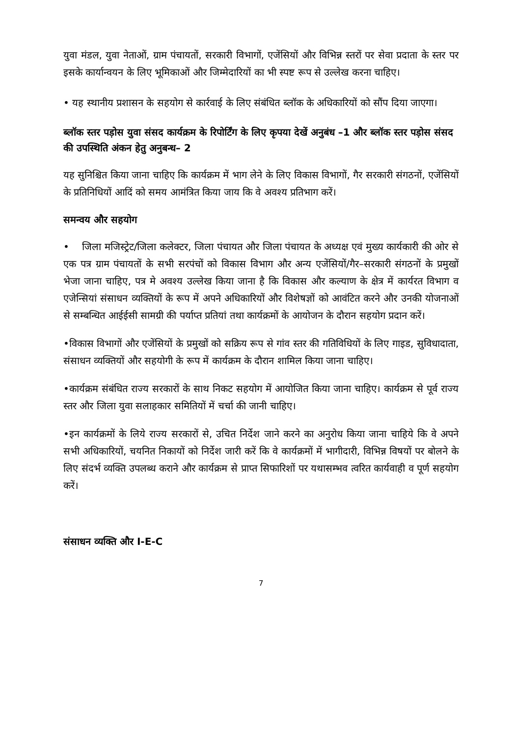युवा मंडल, युवा नेताओं, ग्राम पंचायतों, सरकारी विभागों, एजेंसियों और विभिन्न स्तरों पर सेवा प्रदाता के स्तर पर इसके कार्यान्वयन के लिए भूमिकाओं और जिम्मेदारियों का भी स्पष्ट रूप से उल्लेख करना चाहिए।
• यह स्थानीय प्रशासन के सहयोग से कार्रवाई के लिए संबंधित ब्लॉक के अधिकारियों को सौंप दिया जाएगा।
ब्लॉक स्तर पड़ोस युवा संसद कार्यक्रम के रिपोर्टिंग के लिए कृपया देखें अनुबंध –1 और ब्लॉक स्तर पड़ोस संसद की उपस्थिति अंकन हेतु अनुबन्ध– 2
यह सुनिश्चित किया जाना चाहिए कि कार्यक्रम में भाग लेने के लिए विकास विभागों, गैर सरकारी संगठनों, एजेंसियों के प्रतिनिधियों आदिं को समय आमंत्रित किया जाय कि वे अवश्य प्रतिभाग करें।
समन्वय और सहयोग
• जिला मजिस्ट्रेट/जिला कलेक्टर, जिला पंचायत और जिला पंचायत के अध्यक्ष एवं मुख्य कार्यकारी की ओर से एक पत्र ग्राम पंचायतों के सभी सरपंचों को विकास विभाग और अन्य एजेंसियों/गैर–सरकारी संगठनों के प्रमुखों भेजा जाना चाहिए, पत्र मे अवश्य उल्लेख किया जाना है कि विकास और कल्याण के क्षेत्र में कार्यरत विभाग व एजेन्सियां संसाधन व्यक्तियों के रूप में अपने अधिकारियों और विशेषज्ञों को आवंटित करने और उनकी योजनाओं से सम्बन्धित आईईसी सामग्री की पर्याप्त प्रतियां तथा कार्यक्रमों के आयोजन के दौरान सहयोग प्रदान करें।
•विकास विभागों और एजेंसियों के प्रमुखों को सक्रिय रूप से गांव स्तर की गतिविधियों के लिए गाइड, सुविधादाता, संसाधन व्यक्तियों और सहयोगी के रूप में कार्यक्रम के दौरान शामिल किया जाना चाहिए।
•कार्यक्रम संबंधित राज्य सरकारों के साथ निकट सहयोग में आयोजित किया जाना चाहिए। कार्यक्रम से पूर्व राज्य स्तर और जिला युवा सलाहकार समितियों में चर्चा की जानी चाहिए।
•इन कार्यक्रमों के लिये राज्य सरकारों से, उचित निर्देश जाने करने का अनुरोध किया जाना चाहिये कि वे अपने सभी अधिकारियों, चयनित निकायों को निर्देश जारी करें कि वे कार्यक्रमों में भागीदारी, विभिन्न विषयों पर बोलने के लिए संदर्भ व्यक्ति उपलब्ध कराने और कार्यक्रम से प्राप्त सिफारिशों पर यथासम्भव त्वरित कार्यवाही व पूर्ण सहयोग करें।
संसाधन व्यक्ति और I-E-C
7